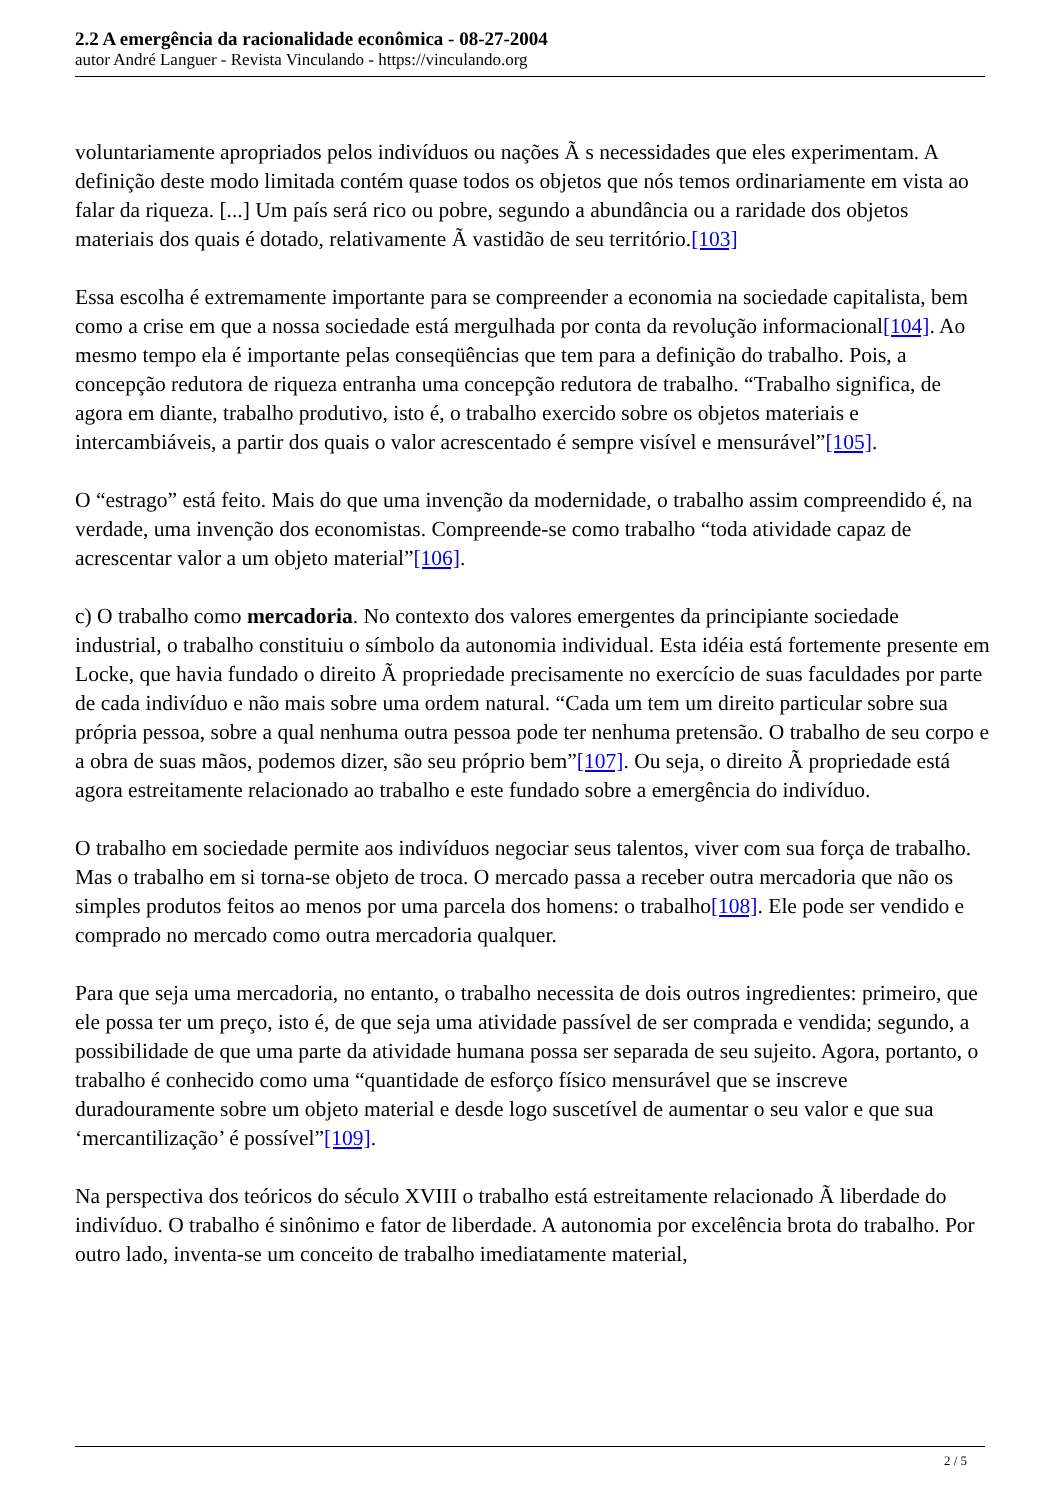2.2 A emergência da racionalidade econômica - 08-27-2004
autor André Languer - Revista Vinculando - https://vinculando.org
voluntariamente apropriados pelos indivíduos ou nações Ã s necessidades que eles experimentam. A definição deste modo limitada contém quase todos os objetos que nós temos ordinariamente em vista ao falar da riqueza. [...] Um país será rico ou pobre, segundo a abundância ou a raridade dos objetos materiais dos quais é dotado, relativamente Ã vastidão de seu território.[103]
Essa escolha é extremamente importante para se compreender a economia na sociedade capitalista, bem como a crise em que a nossa sociedade está mergulhada por conta da revolução informacional[104]. Ao mesmo tempo ela é importante pelas conseqüências que tem para a definição do trabalho. Pois, a concepção redutora de riqueza entranha uma concepção redutora de trabalho. “Trabalho significa, de agora em diante, trabalho produtivo, isto é, o trabalho exercido sobre os objetos materiais e intercambiáveis, a partir dos quais o valor acrescentado é sempre visível e mensurável”[105].
O “estrago” está feito. Mais do que uma invenção da modernidade, o trabalho assim compreendido é, na verdade, uma invenção dos economistas. Compreende-se como trabalho “toda atividade capaz de acrescentar valor a um objeto material”[106].
c) O trabalho como mercadoria. No contexto dos valores emergentes da principiante sociedade industrial, o trabalho constituiu o símbolo da autonomia individual. Esta idéia está fortemente presente em Locke, que havia fundado o direito Ã propriedade precisamente no exercício de suas faculdades por parte de cada indivíduo e não mais sobre uma ordem natural. “Cada um tem um direito particular sobre sua própria pessoa, sobre a qual nenhuma outra pessoa pode ter nenhuma pretensão. O trabalho de seu corpo e a obra de suas mãos, podemos dizer, são seu próprio bem”[107]. Ou seja, o direito Ã propriedade está agora estreitamente relacionado ao trabalho e este fundado sobre a emergência do indivíduo.
O trabalho em sociedade permite aos indivíduos negociar seus talentos, viver com sua força de trabalho. Mas o trabalho em si torna-se objeto de troca. O mercado passa a receber outra mercadoria que não os simples produtos feitos ao menos por uma parcela dos homens: o trabalho[108]. Ele pode ser vendido e comprado no mercado como outra mercadoria qualquer.
Para que seja uma mercadoria, no entanto, o trabalho necessita de dois outros ingredientes: primeiro, que ele possa ter um preço, isto é, de que seja uma atividade passível de ser comprada e vendida; segundo, a possibilidade de que uma parte da atividade humana possa ser separada de seu sujeito. Agora, portanto, o trabalho é conhecido como uma “quantidade de esforço físico mensurável que se inscreve duradouramente sobre um objeto material e desde logo suscetível de aumentar o seu valor e que sua ‘mercantilização’ é possível”[109].
Na perspectiva dos teóricos do século XVIII o trabalho está estreitamente relacionado Ã liberdade do indivíduo. O trabalho é sinônimo e fator de liberdade. A autonomia por excelência brota do trabalho. Por outro lado, inventa-se um conceito de trabalho imediatamente material,
2 / 5